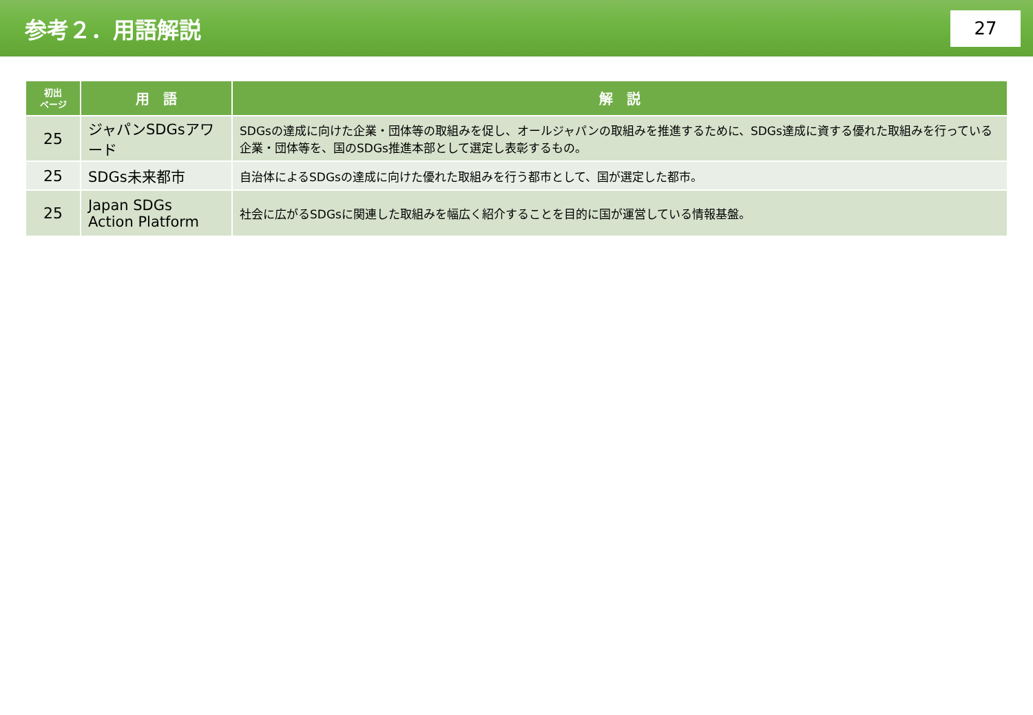参考２．用語解説
27
| 初出 ページ | 用 語 | 解 説 |
| --- | --- | --- |
| 25 | ジャパンSDGsアワード | SDGsの達成に向けた企業・団体等の取組みを促し、オールジャパンの取組みを推進するために、SDGs達成に資する優れた取組みを行っている企業・団体等を、国のSDGs推進本部として選定し表彰するもの。 |
| 25 | SDGs未来都市 | 自治体によるSDGsの達成に向けた優れた取組みを行う都市として、国が選定した都市。 |
| 25 | Japan SDGs Action Platform | 社会に広がるSDGsに関連した取組みを幅広く紹介することを目的に国が運営している情報基盤。 |